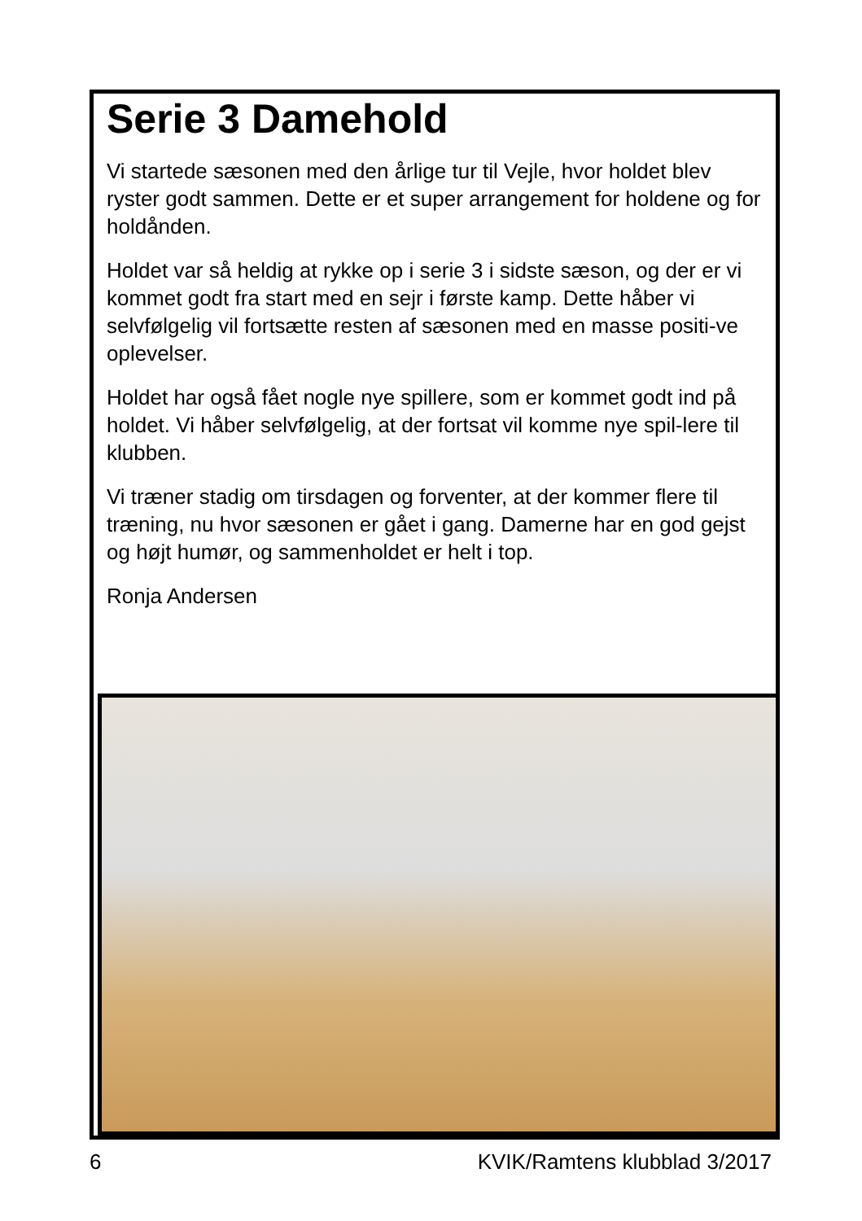Serie 3 Damehold
Vi startede sæsonen med den årlige tur til Vejle, hvor holdet blev ryster godt sammen. Dette er et super arrangement for holdene og for holdånden.
Holdet var så heldig at rykke op i serie 3 i sidste sæson, og der er vi kommet godt fra start med en sejr i første kamp. Dette håber vi selvfølgelig vil fortsætte resten af sæsonen med en masse positi-ve oplevelser.
Holdet har også fået nogle nye spillere, som er kommet godt ind på holdet. Vi håber selvfølgelig, at der fortsat vil komme nye spil-lere til klubben.
Vi træner stadig om tirsdagen og forventer, at der kommer flere til træning, nu hvor sæsonen er gået i gang. Damerne har en god gejst og højt humør, og sammenholdet er helt i top.
Ronja Andersen
6 KVIK/Ramtens klubblad 3/2017